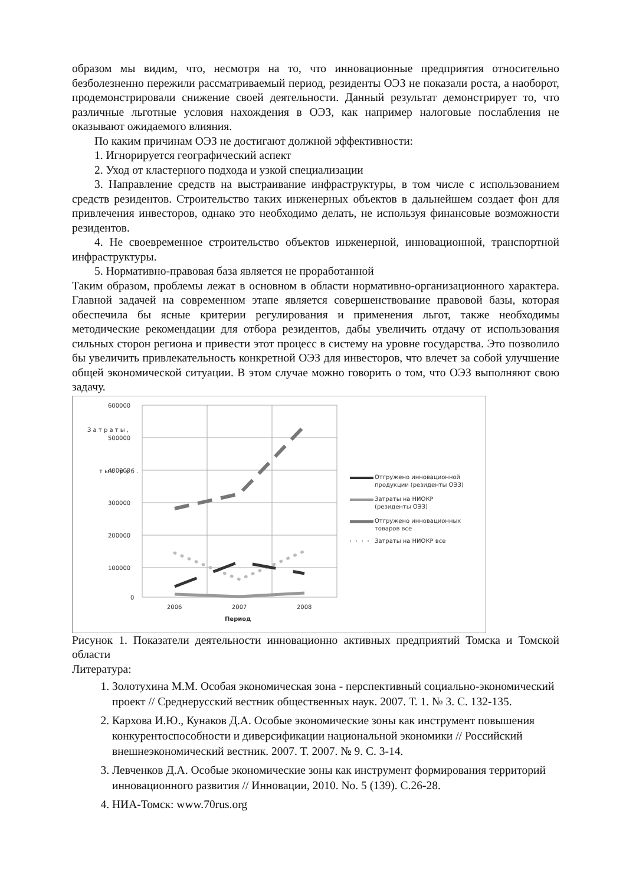образом мы видим, что, несмотря на то, что инновационные предприятия относительно безболезненно пережили рассматриваемый период, резиденты ОЭЗ не показали роста, а наоборот, продемонстрировали снижение своей деятельности. Данный результат демонстрирует то, что различные льготные условия нахождения в ОЭЗ, как например налоговые послабления не оказывают ожидаемого влияния.
По каким причинам ОЭЗ не достигают должной эффективности:
1. Игнорируется географический аспект
2. Уход от кластерного подхода и узкой специализации
3. Направление средств на выстраивание инфраструктуры, в том числе с использованием средств резидентов. Строительство таких инженерных объектов в дальнейшем создает фон для привлечения инвесторов, однако это необходимо делать, не используя финансовые возможности резидентов.
4. Не своевременное строительство объектов инженерной, инновационной, транспортной инфраструктуры.
5. Нормативно-правовая база является не проработанной
Таким образом, проблемы лежат в основном в области нормативно-организационного характера. Главной задачей на современном этапе является совершенствование правовой базы, которая обеспечила бы ясные критерии регулирования и применения льгот, также необходимы методические рекомендации для отбора резидентов, дабы увеличить отдачу от использования сильных сторон региона и привести этот процесс в систему на уровне государства. Это позволило бы увеличить привлекательность конкретной ОЭЗ для инвесторов, что влечет за собой улучшение общей экономической ситуации. В этом случае можно говорить о том, что ОЭЗ выполняют свою задачу.
З а т р а т ы ,
т ы с . р у б .
600000
500000
400000
300000
200000
100000
0
2006
2007
2008
Период
Отгружено инновационной
продукции (резиденты ОЭЗ)
Затраты на НИОКР
(резиденты ОЭЗ)
Отгружено инновационных
товаров все
Затраты на НИОКР все
Рисунок 1. Показатели деятельности инновационно активных предприятий Томска и Томской области
Литература:
1. Золотухина М.М. Особая экономическая зона - перспективный социально-экономический проект // Среднерусский вестник общественных наук. 2007. Т. 1. № 3. С. 132-135.
2. Кархова И.Ю., Кунаков Д.А. Особые экономические зоны как инструмент повышения конкурентоспособности и диверсификации национальной экономики // Российский внешнеэкономический вестник. 2007. Т. 2007. № 9. С. 3-14.
3. Левченков Д.А. Особые экономические зоны как инструмент формирования территорий инновационного развития // Инновации, 2010. No. 5 (139). С.26-28.
4. НИА-Томск: www.70rus.org